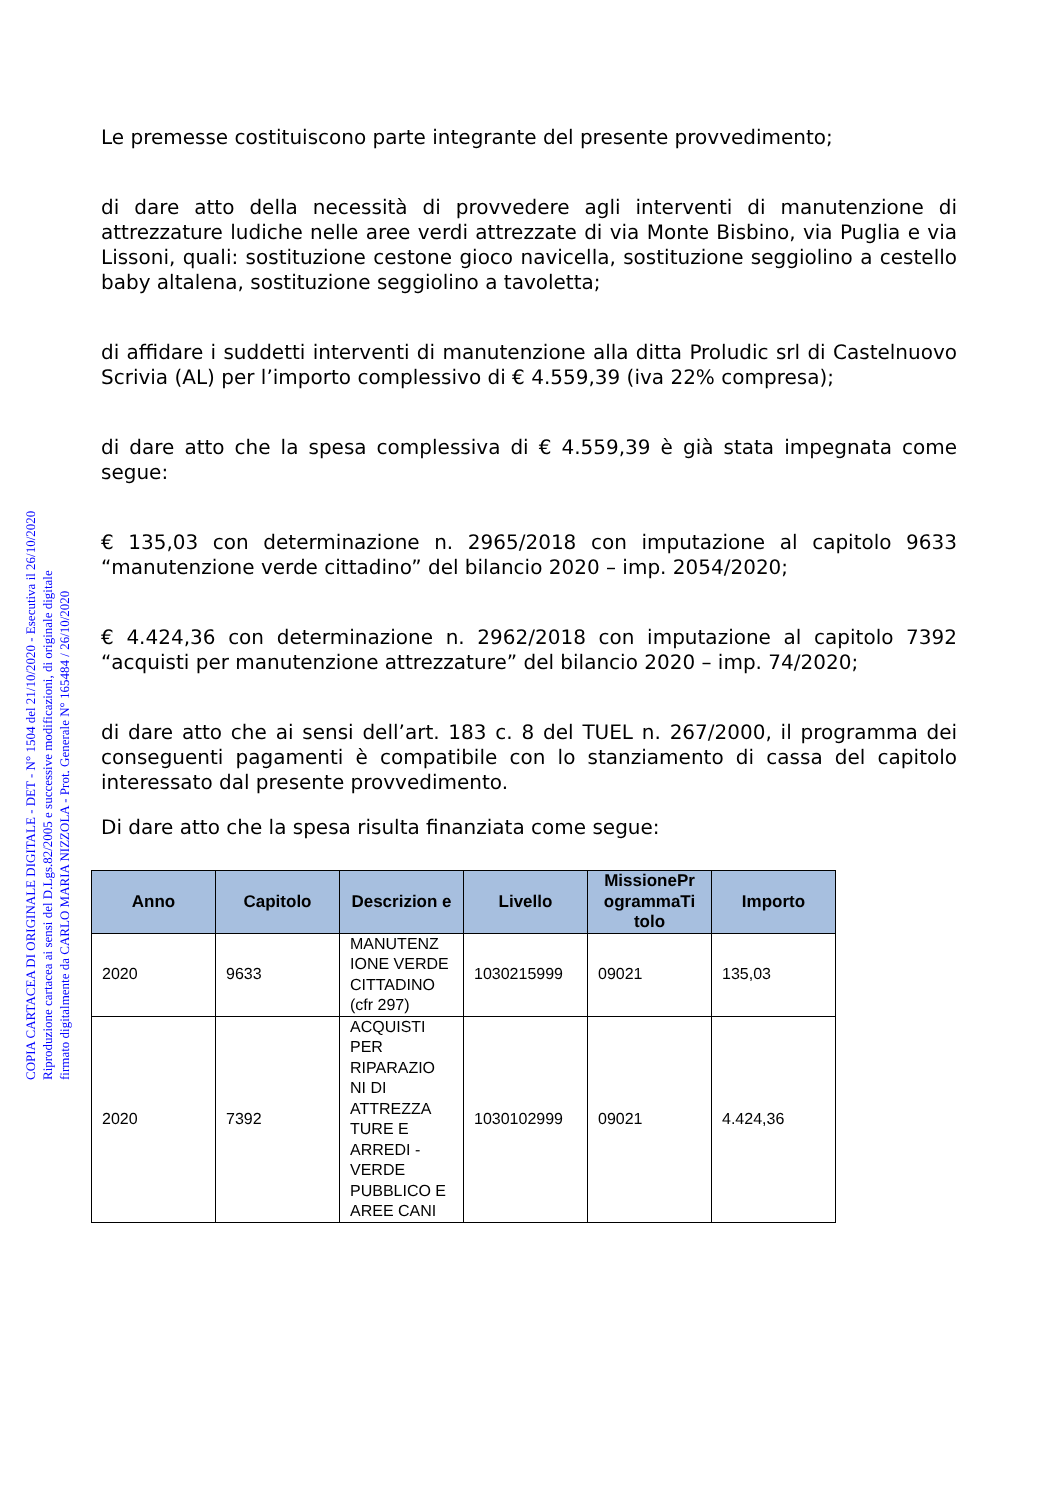COPIA CARTACEA DI ORIGINALE DIGITALE - DET - N° 1504 del 21/10/2020 - Esecutiva il 26/10/2020
Riproduzione cartacea ai sensi del D.Lgs.82/2005 e successive modificazioni, di originale digitale
firmato digitalmente da CARLO MARIA NIZZOLA - Prot. Generale N° 165484 / 26/10/2020
Le premesse costituiscono parte integrante del presente provvedimento;
di dare atto della necessità di provvedere agli interventi di manutenzione di attrezzature ludiche nelle aree verdi attrezzate di via Monte Bisbino, via Puglia e via Lissoni, quali: sostituzione cestone gioco navicella, sostituzione seggiolino a cestello baby altalena, sostituzione seggiolino a tavoletta;
di affidare i suddetti interventi di manutenzione alla ditta Proludic srl di Castelnuovo Scrivia (AL) per l’importo complessivo di € 4.559,39 (iva 22% compresa);
di dare atto che la spesa complessiva di € 4.559,39 è già stata impegnata come segue:
€ 135,03 con determinazione n. 2965/2018 con imputazione al capitolo 9633 “manutenzione verde cittadino” del bilancio 2020 – imp. 2054/2020;
€ 4.424,36 con determinazione n. 2962/2018 con imputazione al capitolo 7392 “acquisti per manutenzione attrezzature” del bilancio 2020 – imp. 74/2020;
di dare atto che ai sensi dell’art. 183 c. 8 del TUEL n. 267/2000, il programma dei conseguenti pagamenti è compatibile con lo stanziamento di cassa del capitolo interessato dal presente provvedimento.
Di dare atto che la spesa risulta finanziata come segue:
| Anno | Capitolo | Descrizion e | Livello | MissionePr ogrammaTi tolo | Importo |
| --- | --- | --- | --- | --- | --- |
| 2020 | 9633 | MANUTENZ IONE VERDE CITTADINO (cfr 297) | 1030215999 | 09021 | 135,03 |
| 2020 | 7392 | ACQUISTI PER RIPARAZIO NI DI ATTREZZA TURE E ARREDI - VERDE PUBBLICO E AREE CANI | 1030102999 | 09021 | 4.424,36 |